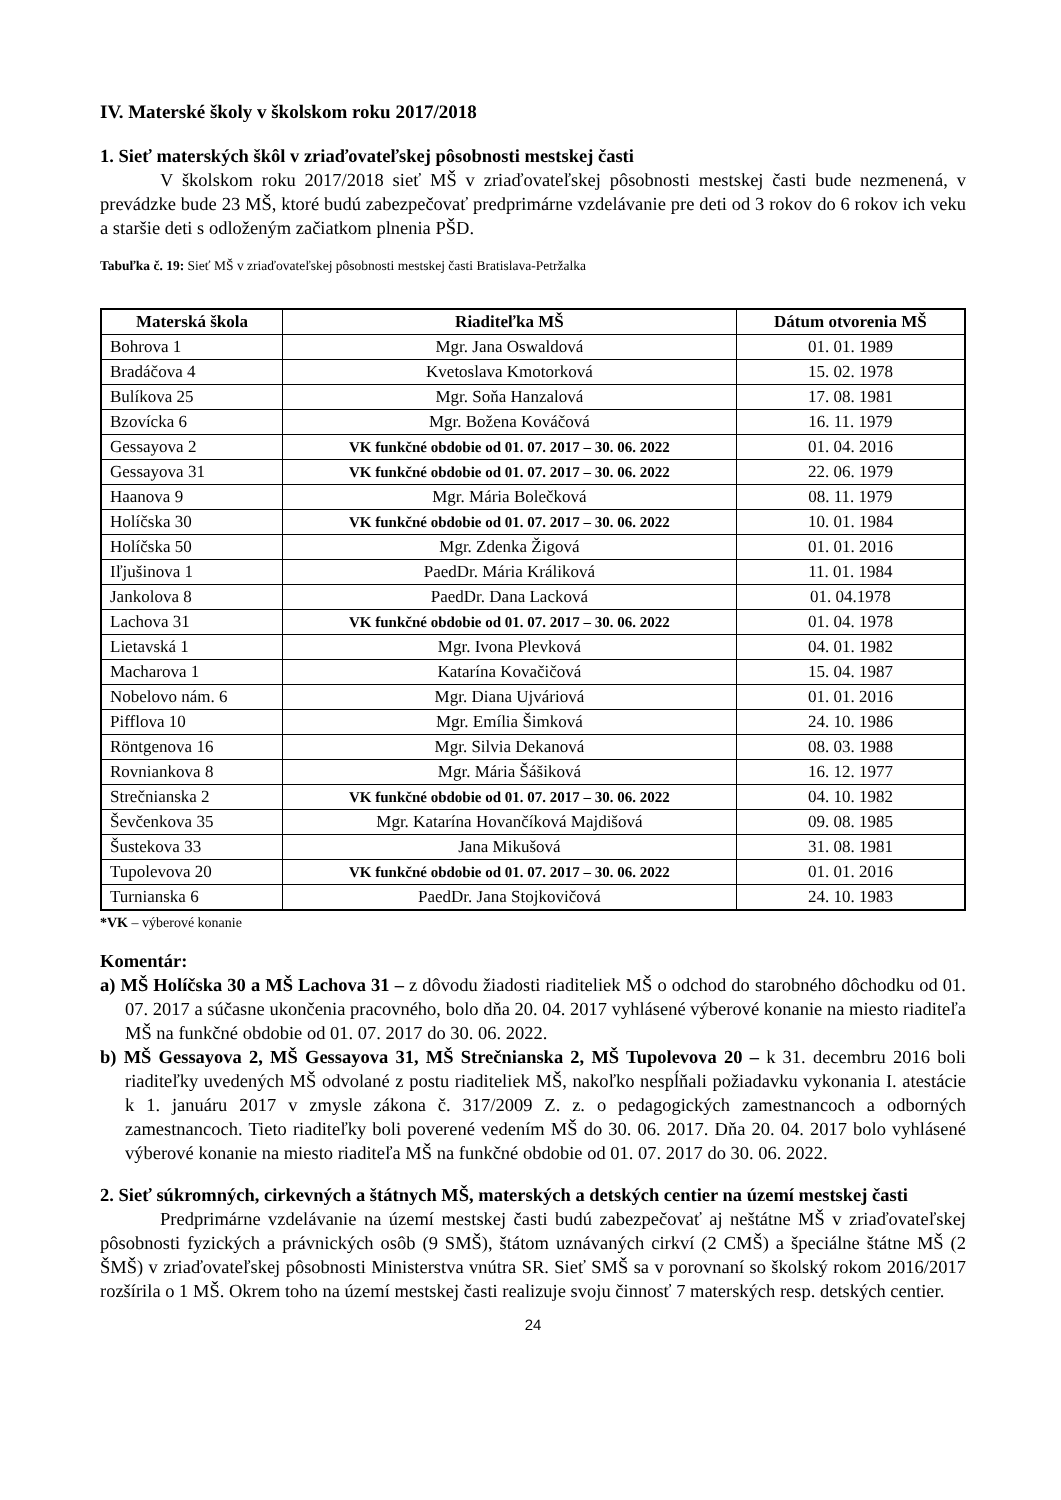IV. Materské školy v školskom roku 2017/2018
1. Sieť materských škôl v zriaďovateľskej pôsobnosti mestskej časti
V školskom roku 2017/2018 sieť MŠ v zriaďovateľskej pôsobnosti mestskej časti bude nezmenená, v prevádzke bude 23 MŠ, ktoré budú zabezpečovať predprimárne vzdelávanie pre deti od 3 rokov do 6 rokov ich veku a staršie deti s odloženým začiatkom plnenia PŠD.
Tabuľka č. 19: Sieť MŠ v zriaďovateľskej pôsobnosti mestskej časti Bratislava-Petržalka
| Materská škola | Riaditeľka MŠ | Dátum otvorenia MŠ |
| --- | --- | --- |
| Bohrova 1 | Mgr. Jana Oswaldová | 01. 01. 1989 |
| Bradáčova 4 | Kvetoslava Kmotorková | 15. 02. 1978 |
| Bulíkova 25 | Mgr. Soňa Hanzalová | 17. 08. 1981 |
| Bzovícka 6 | Mgr. Božena Kováčová | 16. 11. 1979 |
| Gessayova 2 | VK funkčné obdobie od 01. 07. 2017 – 30. 06. 2022 | 01. 04. 2016 |
| Gessayova 31 | VK funkčné obdobie od 01. 07. 2017 – 30. 06. 2022 | 22. 06. 1979 |
| Haanova 9 | Mgr. Mária Bolečková | 08. 11. 1979 |
| Holíčska 30 | VK funkčné obdobie od 01. 07. 2017 – 30. 06. 2022 | 10. 01. 1984 |
| Holíčska 50 | Mgr. Zdenka Žigová | 01. 01. 2016 |
| Iľjušinova 1 | PaedDr. Mária Králiková | 11. 01. 1984 |
| Jankolova 8 | PaedDr. Dana Lacková | 01. 04.1978 |
| Lachova 31 | VK funkčné obdobie od 01. 07. 2017 – 30. 06. 2022 | 01. 04. 1978 |
| Lietavská 1 | Mgr. Ivona Plevková | 04. 01. 1982 |
| Macharova 1 | Katarína Kovačičová | 15. 04. 1987 |
| Nobelovo nám. 6 | Mgr. Diana Ujváriová | 01. 01. 2016 |
| Pifflova 10 | Mgr. Emília Šimková | 24. 10. 1986 |
| Röntgenova 16 | Mgr. Silvia Dekanová | 08. 03. 1988 |
| Rovniankova 8 | Mgr. Mária Šášiková | 16. 12. 1977 |
| Strečnianska 2 | VK funkčné obdobie od 01. 07. 2017 – 30. 06. 2022 | 04. 10. 1982 |
| Ševčenkova 35 | Mgr. Katarína Hovančíková Majdišová | 09. 08. 1985 |
| Šustekova 33 | Jana Mikušová | 31. 08. 1981 |
| Tupolevova 20 | VK funkčné obdobie od 01. 07. 2017 – 30. 06. 2022 | 01. 01. 2016 |
| Turnianska 6 | PaedDr. Jana Stojkovičová | 24. 10. 1983 |
*VK – výberové konanie
Komentár:
a) MŠ Holíčska 30 a MŠ Lachova 31 – z dôvodu žiadosti riaditeliek MŠ o odchod do starobného dôchodku od 01. 07. 2017 a súčasne ukončenia pracovného, bolo dňa 20. 04. 2017 vyhlásené výberové konanie na miesto riaditeľa MŠ na funkčné obdobie od 01. 07. 2017 do 30. 06. 2022.
b) MŠ Gessayova 2, MŠ Gessayova 31, MŠ Strečnianska 2, MŠ Tupolevova 20 – k 31. decembru 2016 boli riaditeľky uvedených MŠ odvolané z postu riaditeliek MŠ, nakoľko nespĺňali požiadavku vykonania I. atestácie k 1. januáru 2017 v zmysle zákona č. 317/2009 Z. z. o pedagogických zamestnancoch a odborných zamestnancoch. Tieto riaditeľky boli poverené vedením MŠ do 30. 06. 2017. Dňa 20. 04. 2017 bolo vyhlásené výberové konanie na miesto riaditeľa MŠ na funkčné obdobie od 01. 07. 2017 do 30. 06. 2022.
2. Sieť súkromných, cirkevných a štátnych MŠ, materských a detských centier na území mestskej časti
Predprimárne vzdelávanie na území mestskej časti budú zabezpečovať aj neštátne MŠ v zriaďovateľskej pôsobnosti fyzických a právnických osôb (9 SMŠ), štátom uznávaných cirkví (2 CMŠ) a špeciálne štátne MŠ (2 ŠMŠ) v zriaďovateľskej pôsobnosti Ministerstva vnútra SR. Sieť SMŠ sa v porovnaní so školský rokom 2016/2017 rozšírila o 1 MŠ. Okrem toho na území mestskej časti realizuje svoju činnosť 7 materských resp. detských centier.
24